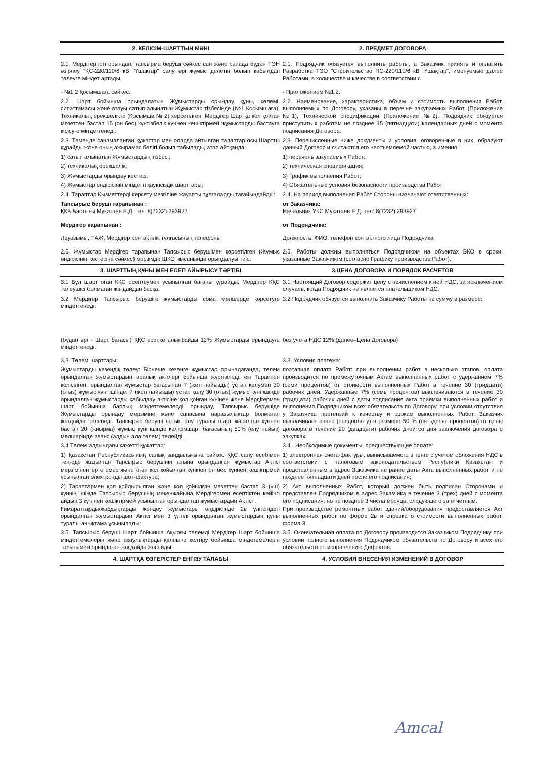| 2. КЕЛІСІМ-ШАРТТЫҢ МӘНІ | 2. ПРЕДМЕТ ДОГОВОРА |
| 2.1. Мердігер істі орындап, тапсырма беруші сәйкес сан және сапада бұдан ТЭН әзірлеу "ҚС-220/110/6 кВ "Ұшақтар" салу әрі жұмыс делетін болып қабылдап төлеуге міндет артады. | 2.1. Подрядчик обязуется выполнить работы, а Заказчик принять и оплатить Разработка ТЭО "Строительство ПС-220/110/6 кВ "Ұшақтар", именуемые далее Работами, в количестве и качестве в соответствии с |
| - №1,2 Қосымшаға сәйкес. | - Приложением №1,2. |
| 2.2. Шарт бойынша орындалатын Жұмыстарды орындау құны, көлемі, сипаттамасы және атауы сатып алынатын Жұмыстар тізбесінде (№1 Қосымшаға), Техникалық ерекшелікте (Қосымша № 2) көрсетілген. Мердігер Шартқа қол қойған мезеттен бастап 15 (он бес) күнтізбелік күннен кешіктірмей жұмыстарды бастауға кірісуге міндеттенеді. | 2.2. Наименование, характеристика, объем и стоимость выполнения Работ, выполняемых по Договору, указаны в перечне закупаемых Работ (Приложение №1), Технической спецификации (Приложение №2). Подрядчик обязуется приступить к работам не позднее 15 (пятнадцати) календарных дней с момента подписания Договора. |
| 2.3. Төменде санамаланған құжаттар мен оларда айтылған талаптар осы Шартты құрайды және оның ажырамас бөлігі болып табылады, атап айтқанда: | 2.3. Перечисленные ниже документы и условия, оговоренные в них, образуют данный Договор и считаются его неотъемлемой частью, а именно: |
| 1) сатып алынатын Жұмыстардың тізбесі; | 1) перечень закупаемых Работ; |
| 2) техникалық ерекшелік; | 2) техническая спецификация; |
| 3) Жұмыстарды орындау кестесі; | 3) График выполнения Работ; |
| 4) Жұмыстар өндірісінің міндетті қауіпсіздік шарттары; | 4) Обязательные условия безопасности производства Работ; |
| 2.4. Тараптар Қызметтерді көрсету мезгіліне жауапты тұлғаларды тағайындайды: | 2.4. На период выполнения Работ Стороны назначают ответственных: |
| Тапсырыс беруші тарапынан : ҚҚБ Бастығы Мукатаев Е.Д. тел: 8(7232) 293927 | от Заказчика: Начальник УКС Мукатаев Е.Д. тел: 8(7232) 293927 |
| Мердігер тарапынан : | от Подрядчика: |
| Лауазымы, ТАЖ, Мердігер контактілік тұлғасының телефоны | Должность, ФИО, телефон контактного лица Подрядчика |
| 2.5. Жұмыстар Мердігер тарапынан Тапсырыс берушімен көрсетілген (Жұмыс өндірісінің кестесіне сәйкес) мерзімде ШКО нысанында орындалуы тиіс. | 2.5. Работы должны выполняться Подрядчиком на объектах ВКО в сроки, указанные Заказчиком (согласно Графику производства Работ). |
| 3. ШАРТТЫҢ ҚҰНЫ МЕН ЕСЕП АЙЫРЫСУ ТӘРТІБІ | 3.ЦЕНА ДОГОВОРА И ПОРЯДОК РАСЧЕТОВ |
| 3.1 Бұл шарт оған ҚҚС есептеумен ұсынылған бағаны құрайды, Мердігер ҚҚС төлеушісі болмаған жағдайдан басқа. | 3.1 Настоящий Договор содержит цену с начислением к ней НДС, за исключением случаев, когда Подрядчик не является плательщиком НДС. |
| 3.2 Мердігер Тапсырыс берушіге жұмыстарды сома мөлшерде көрсетуге міндеттенеді: | 3.2 Подрядчик обязуется выполнить Заказчику Работы на сумму в размере: |
| (бұдан әрі - Шарт бағасы) ҚҚС есепке алынбайды 12% Жұмыстарды орындауға міндеттенеді. | без учета НДС 12% (далее–Цена Договора) |
| 3.3. Төлем шарттары: | 3.3. Условия платежа: |
| Жұмыстарды кезеңдік төлеу: Бірнеше кезеңге жұмыстар орынадағанда, төлем орындалған жұмыстардың аралық актілері бойынша жүргізіледі, екі Тараппен келісілген, орындалған жұмыстар бағасынан 7 (жеті пайызды) ұстап қалумен 30 (отыз) жұмыс күні ішінде. 7 (жеті пайызды) ұстап қалу 30 (отыз) жұмыс күні ішінде орындалған жұмыстарды қабылдау актісіне қол қойған күнінен және Мердігермен шарт бойынша барлық міндеттемелерді орындау, Тапсырыс берушіде Жұмыстарды орындау мерзіміне және сапасына наразылықтар болмаған жағдайда төленеді. Тапсырыс беруші сатып алу туралы шарт жасалған күннен бастап 20 (жиырма) жұмыс күні ішінде келісімшарт бағасының 50% (елу пайыз) мөлшерінде аванс (алдын ала төлем) төлейді. | поэтапная оплата Работ: при выполнении работ в несколько этапов, оплата производится по промежуточным Актам выполненных работ с удержанием 7% (семи процентов) от стоимости выполненных Работ в течение 30 (тридцати) рабочих дней. Удержанные 7% (семь процентов) выплачиваются в течение 30 (тридцати) рабочих дней с даты подписания акта приемки выполненных работ и выполнения Подрядчиком всех обязательств по Договору, при условии отсутствия у Заказчика претензий к качеству и срокам выполненных Работ. Заказчик выплачивает аванс (предоплату) в размере 50 % (пятьдесят процентов) от цены договора в течение 20 (двадцати) рабочих дней со дня заключения договора о закупках. |
| 3.4 Төлем алдындағы қажетті құжаттар: | 3.4 . Необходимые документы, предшествующие оплате: |
| 1) Қазақстан Республикасының салық заңдылығына сәйкес ҚҚС салу есебімен теңгеде жазылған Тапсырыс берушінің атына орындалған жұмыстар Актісі мерзімінен ерте емес және оған қол қойылған күнінен он бес күннен кешіктірмей ұсынылған электронды шот-фактура; | 1) электронная счета-фактуры, выписываемого в тенге с учетом обложения НДС в соответствии с налоговым законодательством Республики Казахстан и представленным в адрес Заказчика не ранее даты Акта выполненных работ и не позднее пятнадцати дней после его подписания; |
| 2) Тараптармен қол қойдырылған және қол қойылған мезеттен бастап 3 (үш) күннің ішінде Тапсырыс берушінің мекенжайына Мердігермен есептіктен кейінгі айдың 3 күнінен кешіктірмей ұсынылған орындалған жұмыстардың Актісі . Ғимараттарды/жабдықтарды жөндеу жұмыстары өндірісінде 2в үлгісіндегі орындалған жұмыстардың Актісі мен 3 үлгілі орындалған жұмыстардың құны туралы анықтама ұсынылады; | 2) Акт выполненных Работ, который должен быть подписан Сторонами и представлен Подрядчиком в адрес Заказчика в течение 3 (трех) дней с момента его подписания, но не позднее 3 числа месяца, следующего за отчетным. При производстве ремонтных работ зданий/оборудования предоставляется Акт выполненных работ по форме 2в и справка о стоимости выполненных работ, форма 3; |
| 3.5. Тапсырыс беруші Шарт бойынша Ақырғы төлемді Мердігер Шарт бойынша міндеттемелерін және ақаулықтарды қалпына келтіру бойынша міндетемелерін толығымен орындаған жағдайда жасайды. | 3.5. Окончательная оплата по Договору производится Заказчиком Подрядчику при условии полного выполнения Подрядчиком обязательств по Договору и всех его обязательств по исправлению Дефектов. |
| 4. ШАРТҚА ӨЗГЕРІСТЕР ЕНГІЗУ ТАЛАБЫ | 4. УСЛОВИЯ ВНЕСЕНИЯ ИЗМЕНЕНИЙ В ДОГОВОР |
Amcal